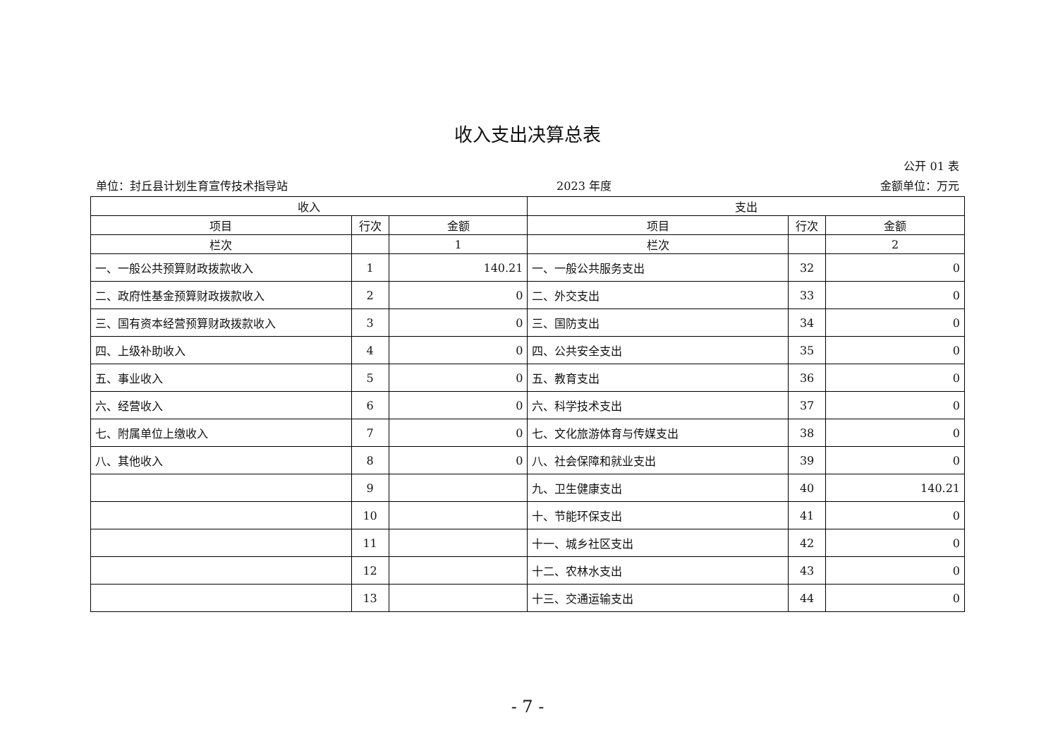收入支出决算总表
公开 01 表
单位：封丘县计划生育宣传技术指导站 2023 年度 金额单位：万元
| 收入 | | | 支出 | | |
| --- | --- | --- | --- | --- | --- |
| 项目 | 行次 | 金额 | 项目 | 行次 | 金额 |
| 栏次 | | 1 | 栏次 | | 2 |
| 一、一般公共预算财政拨款收入 | 1 | 140.21 | 一、一般公共服务支出 | 32 | 0 |
| 二、政府性基金预算财政拨款收入 | 2 | 0 | 二、外交支出 | 33 | 0 |
| 三、国有资本经营预算财政拨款收入 | 3 | 0 | 三、国防支出 | 34 | 0 |
| 四、上级补助收入 | 4 | 0 | 四、公共安全支出 | 35 | 0 |
| 五、事业收入 | 5 | 0 | 五、教育支出 | 36 | 0 |
| 六、经营收入 | 6 | 0 | 六、科学技术支出 | 37 | 0 |
| 七、附属单位上缴收入 | 7 | 0 | 七、文化旅游体育与传媒支出 | 38 | 0 |
| 八、其他收入 | 8 | 0 | 八、社会保障和就业支出 | 39 | 0 |
| | 9 | | 九、卫生健康支出 | 40 | 140.21 |
| | 10 | | 十、节能环保支出 | 41 | 0 |
| | 11 | | 十一、城乡社区支出 | 42 | 0 |
| | 12 | | 十二、农林水支出 | 43 | 0 |
| | 13 | | 十三、交通运输支出 | 44 | 0 |
- 7 -